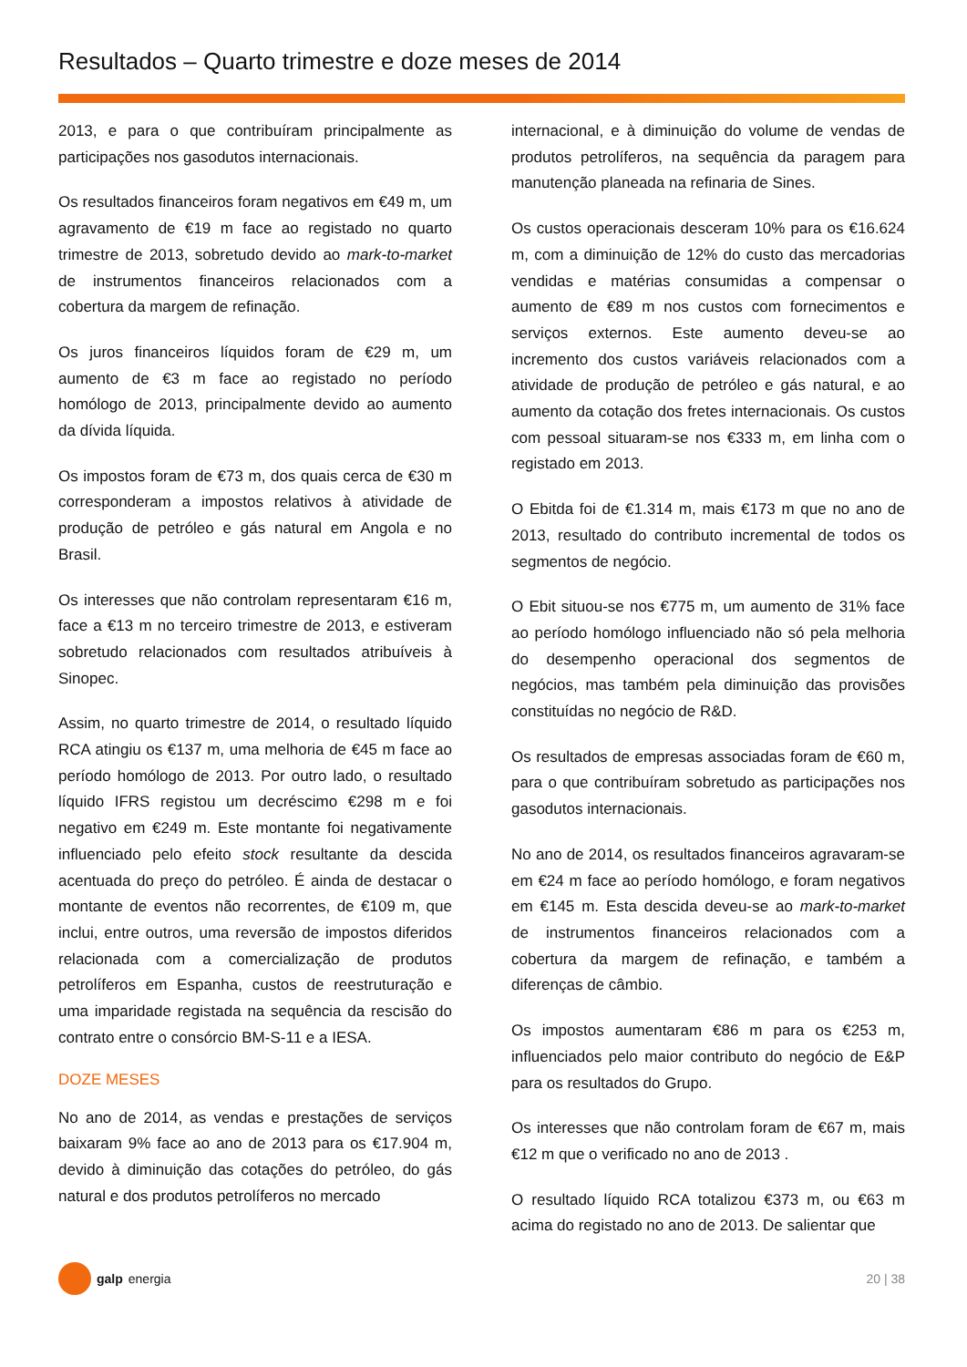Resultados – Quarto trimestre e doze meses de 2014
2013, e para o que contribuíram principalmente as participações nos gasodutos internacionais.
Os resultados financeiros foram negativos em €49 m, um agravamento de €19 m face ao registado no quarto trimestre de 2013, sobretudo devido ao mark-to-market de instrumentos financeiros relacionados com a cobertura da margem de refinação.
Os juros financeiros líquidos foram de €29 m, um aumento de €3 m face ao registado no período homólogo de 2013, principalmente devido ao aumento da dívida líquida.
Os impostos foram de €73 m, dos quais cerca de €30 m corresponderam a impostos relativos à atividade de produção de petróleo e gás natural em Angola e no Brasil.
Os interesses que não controlam representaram €16 m, face a €13 m no terceiro trimestre de 2013, e estiveram sobretudo relacionados com resultados atribuíveis à Sinopec.
Assim, no quarto trimestre de 2014, o resultado líquido RCA atingiu os €137 m, uma melhoria de €45 m face ao período homólogo de 2013. Por outro lado, o resultado líquido IFRS registou um decréscimo €298 m e foi negativo em €249 m. Este montante foi negativamente influenciado pelo efeito stock resultante da descida acentuada do preço do petróleo. É ainda de destacar o montante de eventos não recorrentes, de €109 m, que inclui, entre outros, uma reversão de impostos diferidos relacionada com a comercialização de produtos petrolíferos em Espanha, custos de reestruturação e uma imparidade registada na sequência da rescisão do contrato entre o consórcio BM-S-11 e a IESA.
DOZE MESES
No ano de 2014, as vendas e prestações de serviços baixaram 9% face ao ano de 2013 para os €17.904 m, devido à diminuição das cotações do petróleo, do gás natural e dos produtos petrolíferos no mercado
internacional, e à diminuição do volume de vendas de produtos petrolíferos, na sequência da paragem para manutenção planeada na refinaria de Sines.
Os custos operacionais desceram 10% para os €16.624 m, com a diminuição de 12% do custo das mercadorias vendidas e matérias consumidas a compensar o aumento de €89 m nos custos com fornecimentos e serviços externos. Este aumento deveu-se ao incremento dos custos variáveis relacionados com a atividade de produção de petróleo e gás natural, e ao aumento da cotação dos fretes internacionais. Os custos com pessoal situaram-se nos €333 m, em linha com o registado em 2013.
O Ebitda foi de €1.314 m, mais €173 m que no ano de 2013, resultado do contributo incremental de todos os segmentos de negócio.
O Ebit situou-se nos €775 m, um aumento de 31% face ao período homólogo influenciado não só pela melhoria do desempenho operacional dos segmentos de negócios, mas também pela diminuição das provisões constituídas no negócio de R&D.
Os resultados de empresas associadas foram de €60 m, para o que contribuíram sobretudo as participações nos gasodutos internacionais.
No ano de 2014, os resultados financeiros agravaram-se em €24 m face ao período homólogo, e foram negativos em €145 m. Esta descida deveu-se ao mark-to-market de instrumentos financeiros relacionados com a cobertura da margem de refinação, e também a diferenças de câmbio.
Os impostos aumentaram €86 m para os €253 m, influenciados pelo maior contributo do negócio de E&P para os resultados do Grupo.
Os interesses que não controlam foram de €67 m, mais €12 m que o verificado no ano de 2013 .
O resultado líquido RCA totalizou €373 m, ou €63 m acima do registado no ano de 2013. De salientar que
galp energia 20 | 38